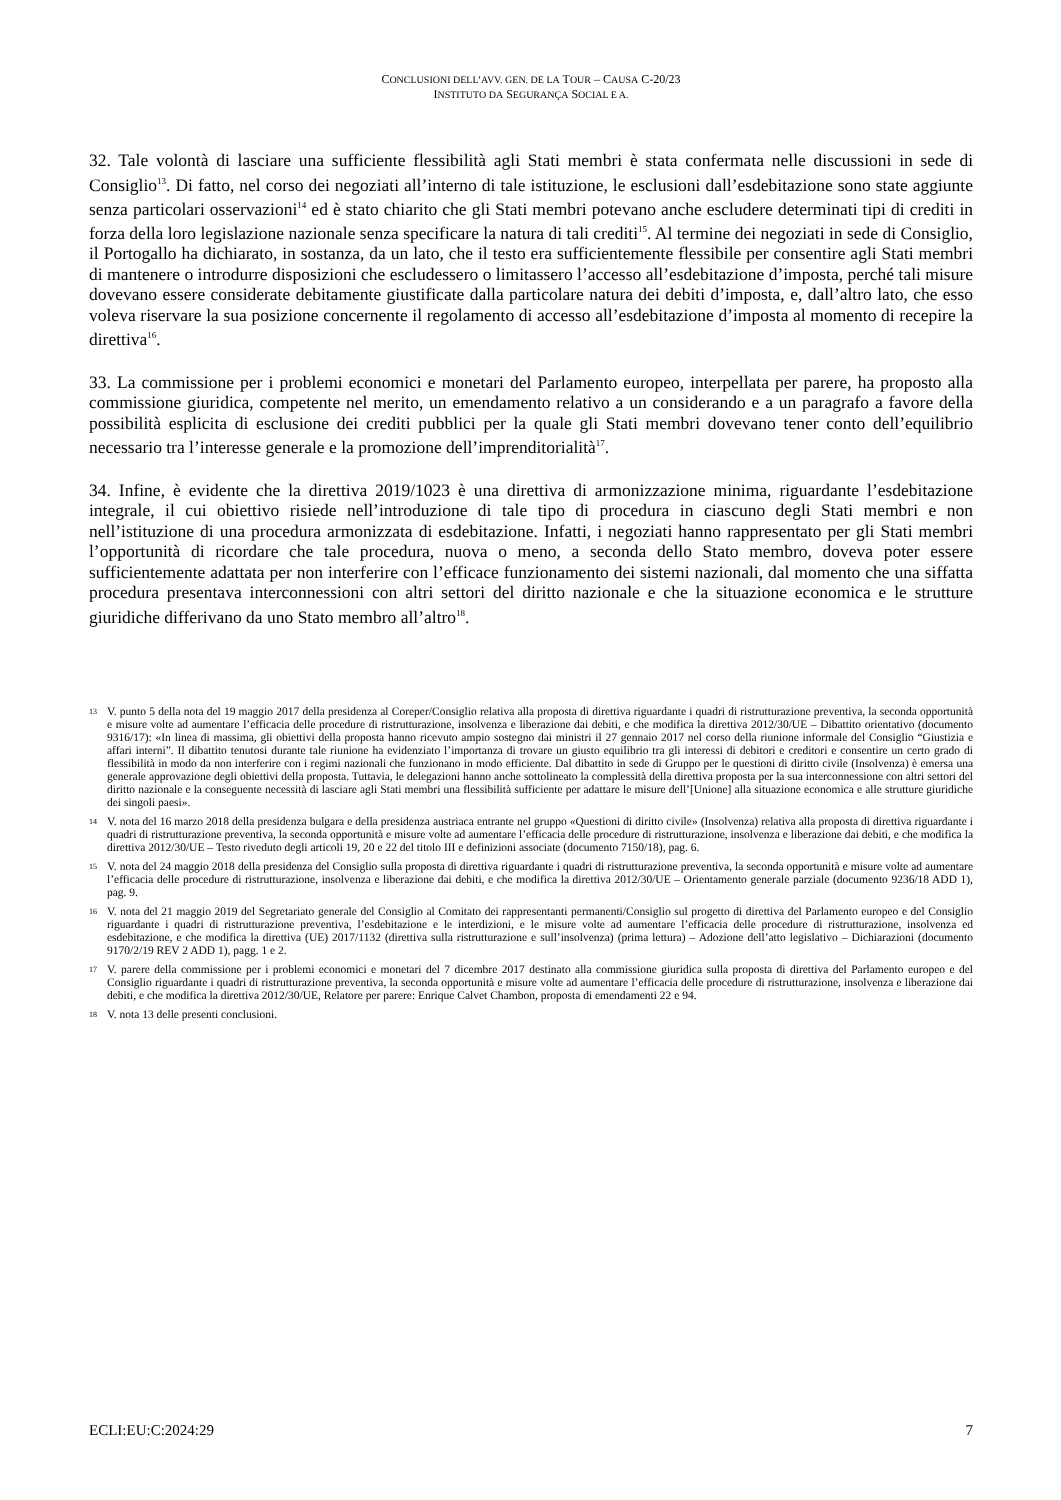CONCLUSIONI DELL’AVV. GEN. DE LA TOUR – CAUSA C-20/23
INSTITUTO DA SEGURANÇA SOCIAL E A.
32. Tale volontà di lasciare una sufficiente flessibilità agli Stati membri è stata confermata nelle discussioni in sede di Consiglio<sup>13</sup>. Di fatto, nel corso dei negoziati all’interno di tale istituzione, le esclusioni dall’esdebitazione sono state aggiunte senza particolari osservazioni<sup>14</sup> ed è stato chiarito che gli Stati membri potevano anche escludere determinati tipi di crediti in forza della loro legislazione nazionale senza specificare la natura di tali crediti<sup>15</sup>. Al termine dei negoziati in sede di Consiglio, il Portogallo ha dichiarato, in sostanza, da un lato, che il testo era sufficientemente flessibile per consentire agli Stati membri di mantenere o introdurre disposizioni che escludessero o limitassero l’accesso all’esdebitazione d’imposta, perché tali misure dovevano essere considerate debitamente giustificate dalla particolare natura dei debiti d’imposta, e, dall’altro lato, che esso voleva riservare la sua posizione concernente il regolamento di accesso all’esdebitazione d’imposta al momento di recepire la direttiva<sup>16</sup>.
33. La commissione per i problemi economici e monetari del Parlamento europeo, interpellata per parere, ha proposto alla commissione giuridica, competente nel merito, un emendamento relativo a un considerando e a un paragrafo a favore della possibilità esplicita di esclusione dei crediti pubblici per la quale gli Stati membri dovevano tener conto dell’equilibrio necessario tra l’interesse generale e la promozione dell’imprenditorialità<sup>17</sup>.
34. Infine, è evidente che la direttiva 2019/1023 è una direttiva di armonizzazione minima, riguardante l’esdebitazione integrale, il cui obiettivo risiede nell’introduzione di tale tipo di procedura in ciascuno degli Stati membri e non nell’istituzione di una procedura armonizzata di esdebitazione. Infatti, i negoziati hanno rappresentato per gli Stati membri l’opportunità di ricordare che tale procedura, nuova o meno, a seconda dello Stato membro, doveva poter essere sufficientemente adattata per non interferire con l’efficace funzionamento dei sistemi nazionali, dal momento che una siffatta procedura presentava interconnessioni con altri settori del diritto nazionale e che la situazione economica e le strutture giuridiche differivano da uno Stato membro all’altro<sup>18</sup>.
13 V. punto 5 della nota del 19 maggio 2017 della presidenza al Coreper/Consiglio relativa alla proposta di direttiva riguardante i quadri di ristrutturazione preventiva, la seconda opportunità e misure volte ad aumentare l’efficacia delle procedure di ristrutturazione, insolvenza e liberazione dai debiti, e che modifica la direttiva 2012/30/UE – Dibattito orientativo (documento 9316/17): «In linea di massima, gli obiettivi della proposta hanno ricevuto ampio sostegno dai ministri il 27 gennaio 2017 nel corso della riunione informale del Consiglio “Giustizia e affari interni”. Il dibattito tenutosi durante tale riunione ha evidenziato l’importanza di trovare un giusto equilibrio tra gli interessi di debitori e creditori e consentire un certo grado di flessibilità in modo da non interferire con i regimi nazionali che funzionano in modo efficiente. Dal dibattito in sede di Gruppo per le questioni di diritto civile (Insolvenza) è emersa una generale approvazione degli obiettivi della proposta. Tuttavia, le delegazioni hanno anche sottolineato la complessità della direttiva proposta per la sua interconnessione con altri settori del diritto nazionale e la conseguente necessità di lasciare agli Stati membri una flessibilità sufficiente per adattare le misure dell’[Unione] alla situazione economica e alle strutture giuridiche dei singoli paesi».
14 V. nota del 16 marzo 2018 della presidenza bulgara e della presidenza austriaca entrante nel gruppo «Questioni di diritto civile» (Insolvenza) relativa alla proposta di direttiva riguardante i quadri di ristrutturazione preventiva, la seconda opportunità e misure volte ad aumentare l’efficacia delle procedure di ristrutturazione, insolvenza e liberazione dai debiti, e che modifica la direttiva 2012/30/UE – Testo riveduto degli articoli 19, 20 e 22 del titolo III e definizioni associate (documento 7150/18), pag. 6.
15 V. nota del 24 maggio 2018 della presidenza del Consiglio sulla proposta di direttiva riguardante i quadri di ristrutturazione preventiva, la seconda opportunità e misure volte ad aumentare l’efficacia delle procedure di ristrutturazione, insolvenza e liberazione dai debiti, e che modifica la direttiva 2012/30/UE – Orientamento generale parziale (documento 9236/18 ADD 1), pag. 9.
16 V. nota del 21 maggio 2019 del Segretariato generale del Consiglio al Comitato dei rappresentanti permanenti/Consiglio sul progetto di direttiva del Parlamento europeo e del Consiglio riguardante i quadri di ristrutturazione preventiva, l’esdebitazione e le interdizioni, e le misure volte ad aumentare l’efficacia delle procedure di ristrutturazione, insolvenza ed esdebitazione, e che modifica la direttiva (UE) 2017/1132 (direttiva sulla ristrutturazione e sull’insolvenza) (prima lettura) – Adozione dell’atto legislativo – Dichiarazioni (documento 9170/2/19 REV 2 ADD 1), pagg. 1 e 2.
17 V. parere della commissione per i problemi economici e monetari del 7 dicembre 2017 destinato alla commissione giuridica sulla proposta di direttiva del Parlamento europeo e del Consiglio riguardante i quadri di ristrutturazione preventiva, la seconda opportunità e misure volte ad aumentare l’efficacia delle procedure di ristrutturazione, insolvenza e liberazione dai debiti, e che modifica la direttiva 2012/30/UE, Relatore per parere: Enrique Calvet Chambon, proposta di emendamenti 22 e 94.
18 V. nota 13 delle presenti conclusioni.
ECLI:EU:C:2024:29 7